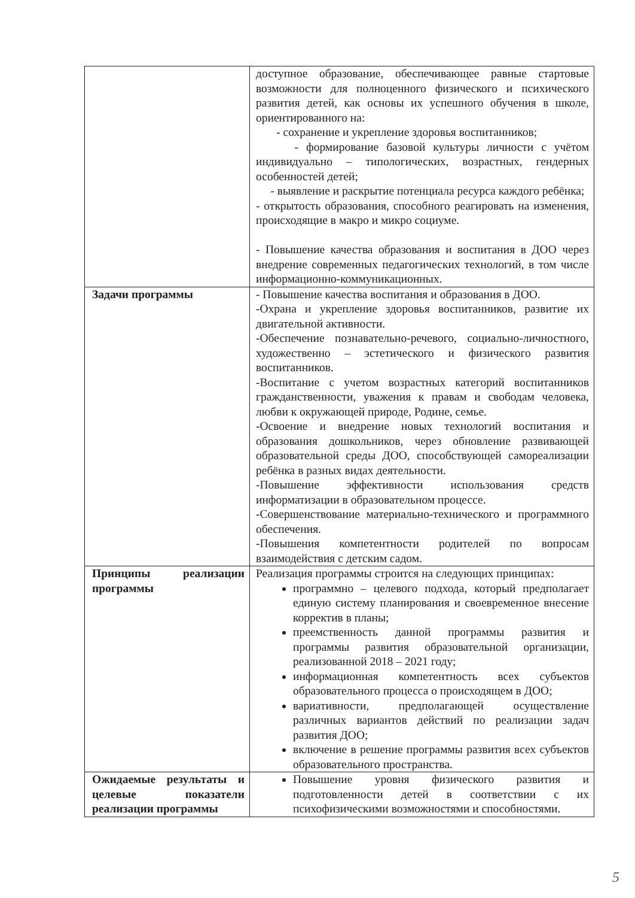| | доступное образование, обеспечивающее равные стартовые возможности для полноценного физического и психического развития детей, как основы их успешного обучения в школе, ориентированного на: - сохранение и укрепление здоровья воспитанников; - формирование базовой культуры личности с учётом индивидуально – типологических, возрастных, гендерных особенностей детей; - выявление и раскрытие потенциала ресурса каждого ребёнка; - открытость образования, способного реагировать на изменения, происходящие в макро и микро социуме. - Повышение качества образования и воспитания в ДОО через внедрение современных педагогических технологий, в том числе информационно-коммуникационных. |
| Задачи программы | - Повышение качества воспитания и образования в ДОО. -Охрана и укрепление здоровья воспитанников, развитие их двигательной активности. -Обеспечение познавательно-речевого, социально-личностного, художественно – эстетического и физического развития воспитанников. -Воспитание с учетом возрастных категорий воспитанников гражданственности, уважения к правам и свободам человека, любви к окружающей природе, Родине, семье. -Освоение и внедрение новых технологий воспитания и образования дошкольников, через обновление развивающей образовательной среды ДОО, способствующей самореализации ребёнка в разных видах деятельности. -Повышение эффективности использования средств информатизации в образовательном процессе. -Совершенствование материально-технического и программного обеспечения. -Повышения компетентности родителей по вопросам взаимодействия с детским садом. |
| Принципы реализации программы | Реализация программы строится на следующих принципах: программно – целевого подхода, который предполагает единую систему планирования и своевременное внесение корректив в планы; преемственность данной программы развития и программы развития образовательной организации, реализованной 2018 – 2021 году; информационная компетентность всех субъектов образовательного процесса о происходящем в ДОО; вариативности, предполагающей осуществление различных вариантов действий по реализации задач развития ДОО; включение в решение программы развития всех субъектов образовательного пространства. |
| Ожидаемые результаты и целевые показатели реализации программы | Повышение уровня физического развития и подготовленности детей в соответствии с их психофизическими возможностями и способностями. |
5